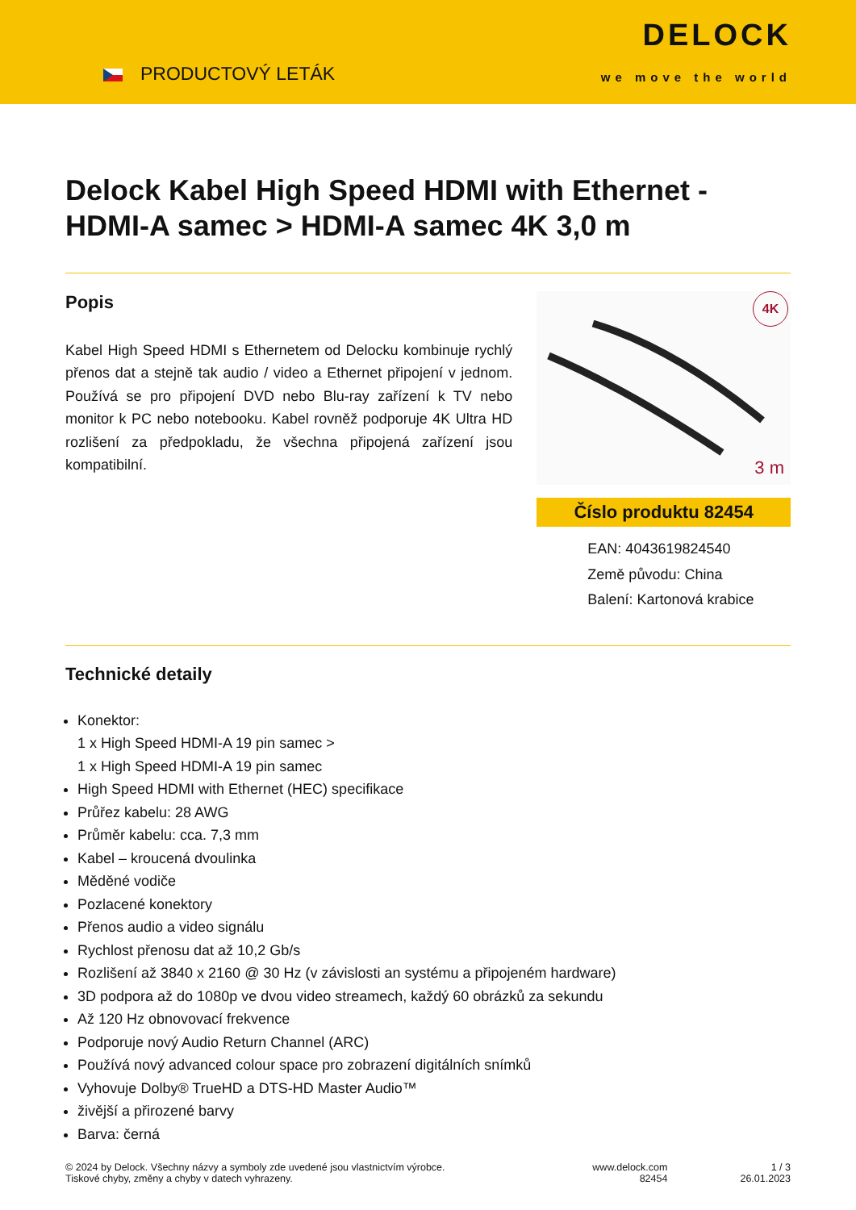PRODUCTOVÝ LETÁK
DELOCK
we move the world
Delock Kabel High Speed HDMI with Ethernet - HDMI-A samec > HDMI-A samec 4K 3,0 m
Popis
Kabel High Speed HDMI s Ethernetem od Delocku kombinuje rychlý přenos dat a stejně tak audio / video a Ethernet připojení v jednom. Používá se pro připojení DVD nebo Blu-ray zařízení k TV nebo monitor k PC nebo notebooku. Kabel rovněž podporuje 4K Ultra HD rozlišení za předpokladu, že všechna připojená zařízení jsou kompatibilní.
4K
3 m
Číslo produktu 82454
EAN: 4043619824540
Země původu: China
Balení: Kartonová krabice
Technické detaily
Konektor:
1 x High Speed HDMI-A 19 pin samec >
1 x High Speed HDMI-A 19 pin samec
High Speed HDMI with Ethernet (HEC) specifikace
Průřez kabelu: 28 AWG
Průměr kabelu: cca. 7,3 mm
Kabel – kroucená dvoulinka
Měděné vodiče
Pozlacené konektory
Přenos audio a video signálu
Rychlost přenosu dat až 10,2 Gb/s
Rozlišení až 3840 x 2160 @ 30 Hz (v závislosti an systému a připojeném hardware)
3D podpora až do 1080p ve dvou video streamech, každý 60 obrázků za sekundu
Až 120 Hz obnovovací frekvence
Podporuje nový Audio Return Channel (ARC)
Používá nový advanced colour space pro zobrazení digitálních snímků
Vyhovuje Dolby® TrueHD a DTS-HD Master Audio™
živější a přirozené barvy
Barva: černá
© 2024 by Delock. Všechny názvy a symboly zde uvedené jsou vlastnictvím výrobce.
Tiskové chyby, změny a chyby v datech vyhrazeny.
www.delock.com
82454
1 / 3
26.01.2023